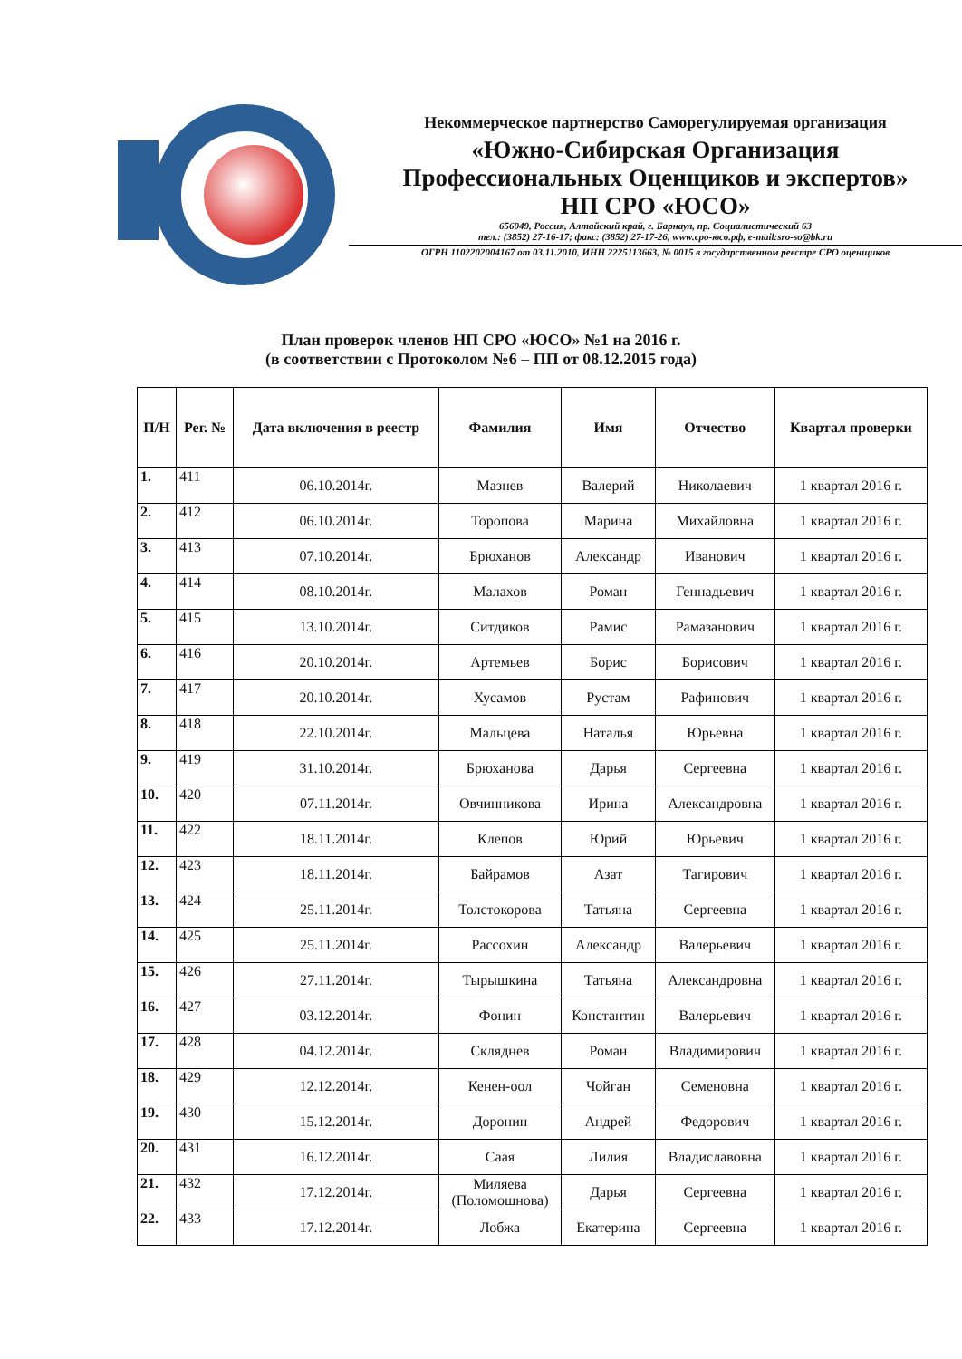Некоммерческое партнерство Саморегулируемая организация
«Южно-Сибирская Организация
Профессиональных Оценщиков и экспертов»
НП СРО «ЮСО»
656049, Россия, Алтайский край, г. Барнаул, пр. Социалистический 63
тел.: (3852) 27-16-17; факс: (3852) 27-17-26, www.сро-юсо.рф, e-mail:sro-so@bk.ru
ОГРН 1102202004167 от 03.11.2010, ИНН 2225113663, № 0015 в государственном реестре СРО оценщиков
План проверок членов НП СРО «ЮСО» №1 на 2016 г.
(в соответствии с Протоколом №6 – ПП от 08.12.2015 года)
| П/Н | Рег. № | Дата включения в реестр | Фамилия | Имя | Отчество | Квартал проверки |
| --- | --- | --- | --- | --- | --- | --- |
| 1. | 411 | 06.10.2014г. | Мазнев | Валерий | Николаевич | 1 квартал 2016 г. |
| 2. | 412 | 06.10.2014г. | Торопова | Марина | Михайловна | 1 квартал 2016 г. |
| 3. | 413 | 07.10.2014г. | Брюханов | Александр | Иванович | 1 квартал 2016 г. |
| 4. | 414 | 08.10.2014г. | Малахов | Роман | Геннадьевич | 1 квартал 2016 г. |
| 5. | 415 | 13.10.2014г. | Ситдиков | Рамис | Рамазанович | 1 квартал 2016 г. |
| 6. | 416 | 20.10.2014г. | Артемьев | Борис | Борисович | 1 квартал 2016 г. |
| 7. | 417 | 20.10.2014г. | Хусамов | Рустам | Рафинович | 1 квартал 2016 г. |
| 8. | 418 | 22.10.2014г. | Мальцева | Наталья | Юрьевна | 1 квартал 2016 г. |
| 9. | 419 | 31.10.2014г. | Брюханова | Дарья | Сергеевна | 1 квартал 2016 г. |
| 10. | 420 | 07.11.2014г. | Овчинникова | Ирина | Александровна | 1 квартал 2016 г. |
| 11. | 422 | 18.11.2014г. | Клепов | Юрий | Юрьевич | 1 квартал 2016 г. |
| 12. | 423 | 18.11.2014г. | Байрамов | Азат | Тагирович | 1 квартал 2016 г. |
| 13. | 424 | 25.11.2014г. | Толстокорова | Татьяна | Сергеевна | 1 квартал 2016 г. |
| 14. | 425 | 25.11.2014г. | Рассохин | Александр | Валерьевич | 1 квартал 2016 г. |
| 15. | 426 | 27.11.2014г. | Тырышкина | Татьяна | Александровна | 1 квартал 2016 г. |
| 16. | 427 | 03.12.2014г. | Фонин | Константин | Валерьевич | 1 квартал 2016 г. |
| 17. | 428 | 04.12.2014г. | Скляднев | Роман | Владимирович | 1 квартал 2016 г. |
| 18. | 429 | 12.12.2014г. | Кенен-оол | Чойган | Семеновна | 1 квартал 2016 г. |
| 19. | 430 | 15.12.2014г. | Доронин | Андрей | Федорович | 1 квартал 2016 г. |
| 20. | 431 | 16.12.2014г. | Саая | Лилия | Владиславовна | 1 квартал 2016 г. |
| 21. | 432 | 17.12.2014г. | Миляева (Поломошнова) | Дарья | Сергеевна | 1 квартал 2016 г. |
| 22. | 433 | 17.12.2014г. | Лобжа | Екатерина | Сергеевна | 1 квартал 2016 г. |